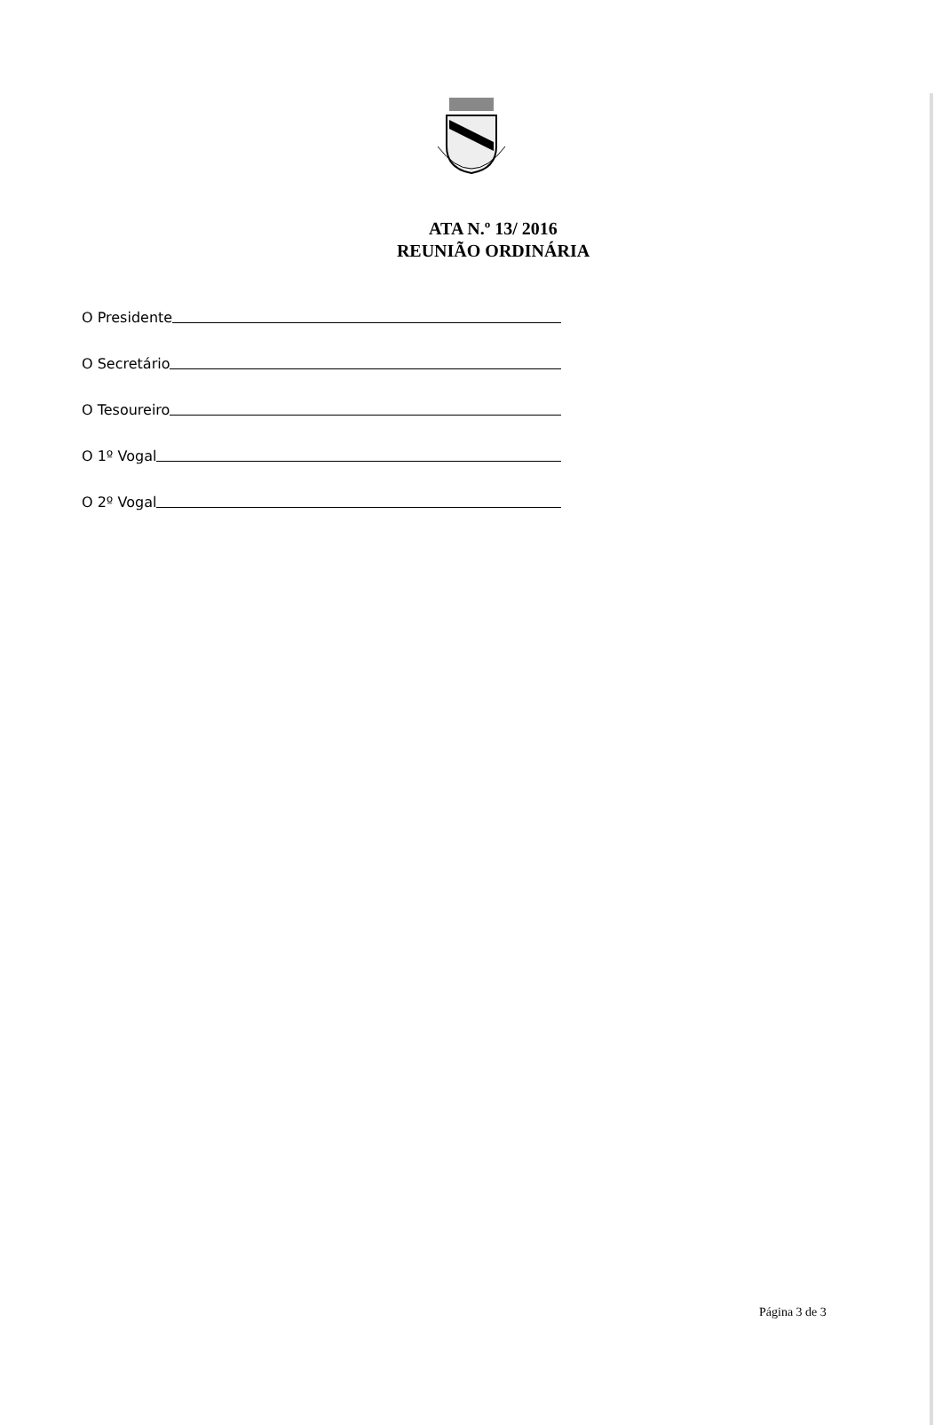ATA N.º 13/ 2016
REUNIÃO ORDINÁRIA
O Presidente
O Secretário
O Tesoureiro
O 1º Vogal
O 2º Vogal
Página 3 de 3